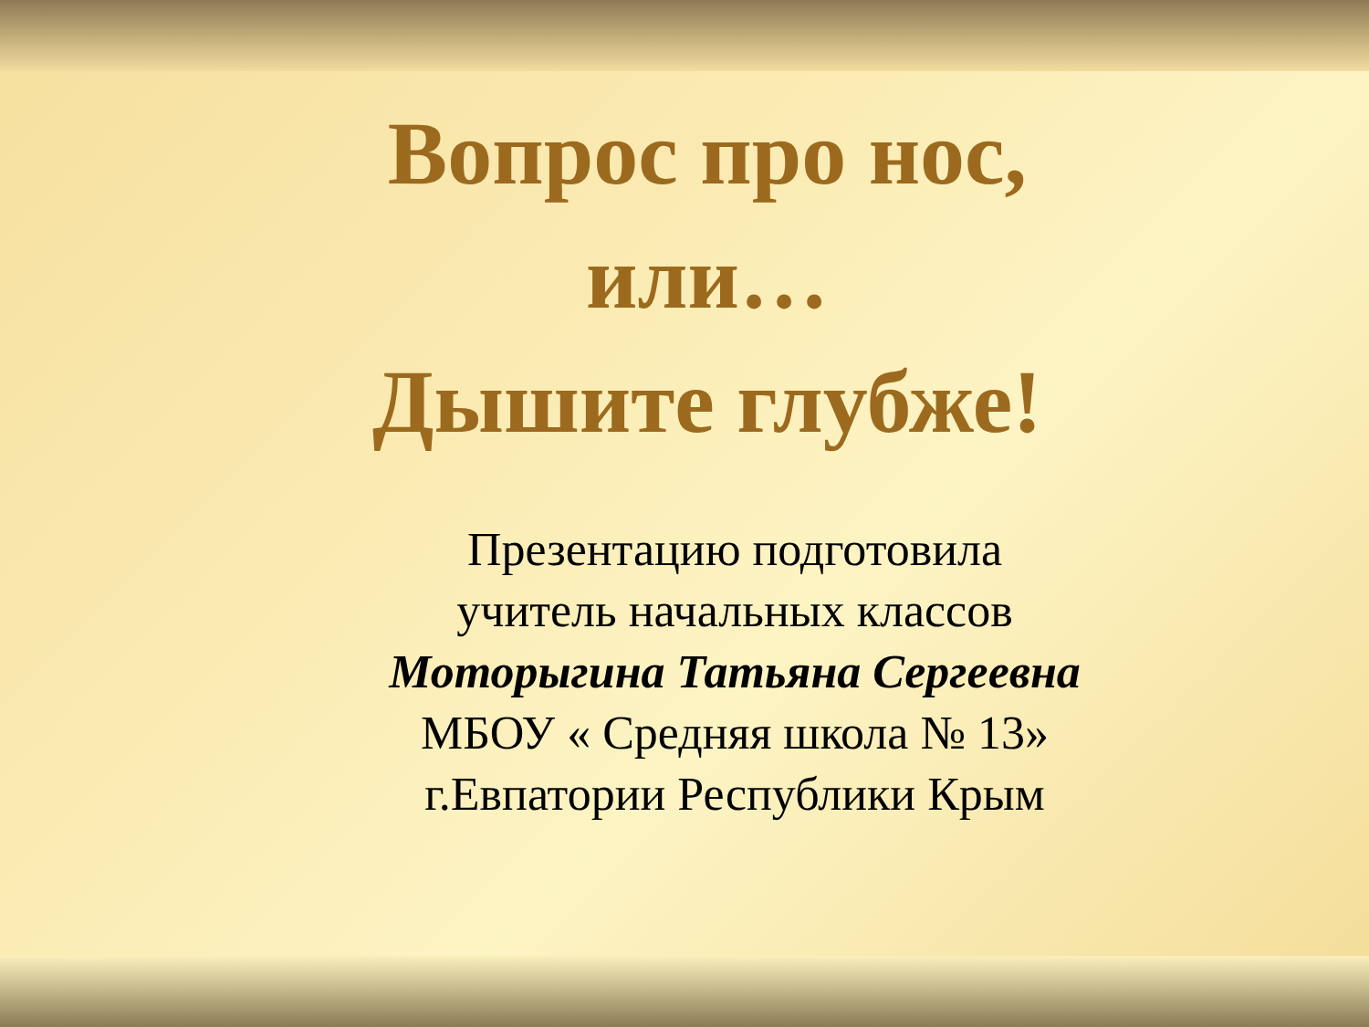Вопрос про нос,
или…
Дышите глубже!
Презентацию подготовила
учитель начальных классов
Моторыгина Татьяна Сергеевна
МБОУ « Средняя школа № 13»
г.Евпатории Республики Крым